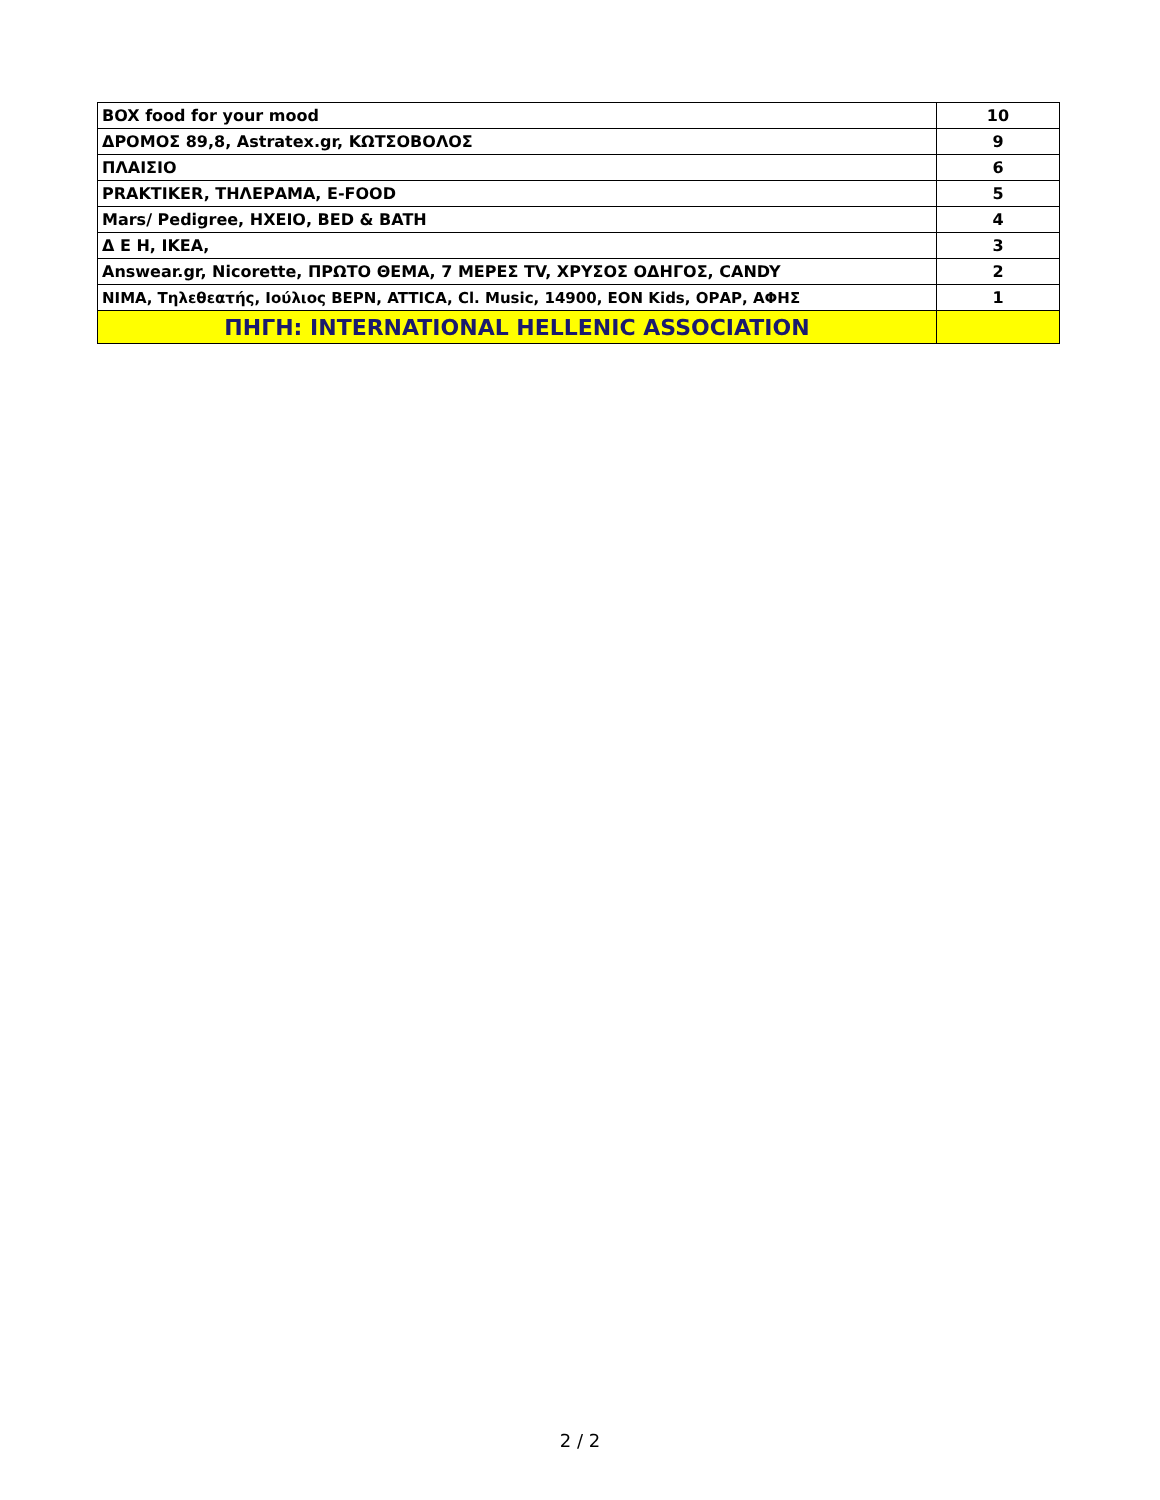| BOX food for your mood | 10 |
| ΔΡΟΜΟΣ 89,8, Astratex.gr, ΚΩΤΣΟΒΟΛΟΣ | 9 |
| ΠΛΑΙΣΙΟ | 6 |
| PRAKTIKER, ΤΗΛΕΡΑΜΑ, E-FOOD | 5 |
| Mars/ Pedigree, ΗΧΕΙΟ, BED & BATH | 4 |
| Δ Ε Η, ΙΚΕΑ, | 3 |
| Answear.gr, Nicorette, ΠΡΩΤΟ ΘΕΜΑ, 7 ΜΕΡΕΣ TV, ΧΡΥΣΟΣ ΟΔΗΓΟΣ, CANDY | 2 |
| ΝΙΜΑ, Τηλεθεατής, Ιούλιος ΒΕΡΝ, ATTICA, Cl. Music, 14900, EON Kids, ΟΡΑΡ, ΑΦΗΣ | 1 |
| ΠΗΓΗ: INTERNATIONAL HELLENIC ASSOCIATION | |
2 / 2